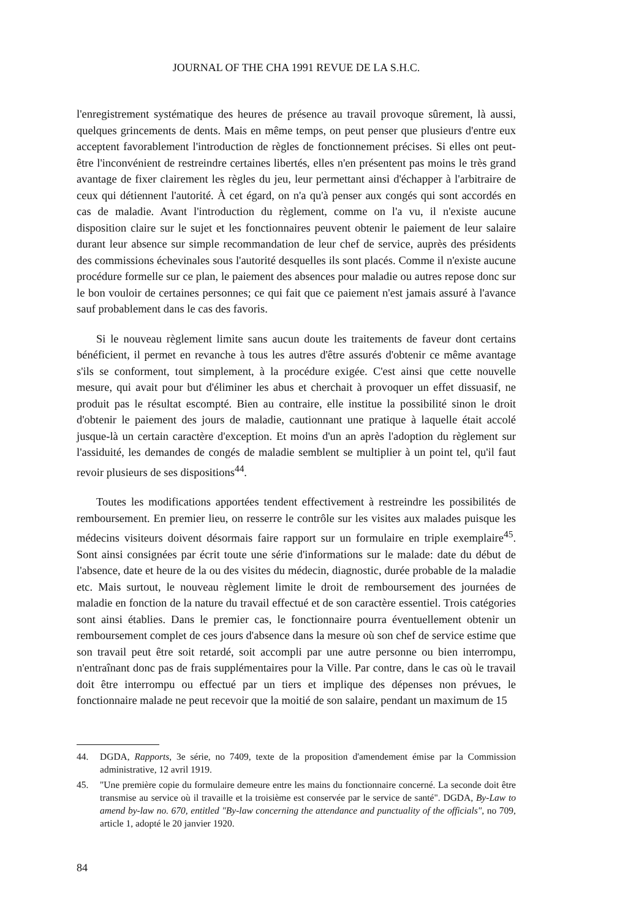JOURNAL OF THE CHA 1991 REVUE DE LA S.H.C.
l'enregistrement systématique des heures de présence au travail provoque sûrement, là aussi, quelques grincements de dents. Mais en même temps, on peut penser que plusieurs d'entre eux acceptent favorablement l'introduction de règles de fonctionnement précises. Si elles ont peut-être l'inconvénient de restreindre certaines libertés, elles n'en présentent pas moins le très grand avantage de fixer clairement les règles du jeu, leur permettant ainsi d'échapper à l'arbitraire de ceux qui détiennent l'autorité. À cet égard, on n'a qu'à penser aux congés qui sont accordés en cas de maladie. Avant l'introduction du règlement, comme on l'a vu, il n'existe aucune disposition claire sur le sujet et les fonctionnaires peuvent obtenir le paiement de leur salaire durant leur absence sur simple recommandation de leur chef de service, auprès des présidents des commissions échevinales sous l'autorité desquelles ils sont placés. Comme il n'existe aucune procédure formelle sur ce plan, le paiement des absences pour maladie ou autres repose donc sur le bon vouloir de certaines personnes; ce qui fait que ce paiement n'est jamais assuré à l'avance sauf probablement dans le cas des favoris.
Si le nouveau règlement limite sans aucun doute les traitements de faveur dont certains bénéficient, il permet en revanche à tous les autres d'être assurés d'obtenir ce même avantage s'ils se conforment, tout simplement, à la procédure exigée. C'est ainsi que cette nouvelle mesure, qui avait pour but d'éliminer les abus et cherchait à provoquer un effet dissuasif, ne produit pas le résultat escompté. Bien au contraire, elle institue la possibilité sinon le droit d'obtenir le paiement des jours de maladie, cautionnant une pratique à laquelle était accolé jusque-là un certain caractère d'exception. Et moins d'un an après l'adoption du règlement sur l'assiduité, les demandes de congés de maladie semblent se multiplier à un point tel, qu'il faut revoir plusieurs de ses dispositions<sup>44</sup>.
Toutes les modifications apportées tendent effectivement à restreindre les possibilités de remboursement. En premier lieu, on resserre le contrôle sur les visites aux malades puisque les médecins visiteurs doivent désormais faire rapport sur un formulaire en triple exemplaire<sup>45</sup>. Sont ainsi consignées par écrit toute une série d'informations sur le malade: date du début de l'absence, date et heure de la ou des visites du médecin, diagnostic, durée probable de la maladie etc. Mais surtout, le nouveau règlement limite le droit de remboursement des journées de maladie en fonction de la nature du travail effectué et de son caractère essentiel. Trois catégories sont ainsi établies. Dans le premier cas, le fonctionnaire pourra éventuellement obtenir un remboursement complet de ces jours d'absence dans la mesure où son chef de service estime que son travail peut être soit retardé, soit accompli par une autre personne ou bien interrompu, n'entraînant donc pas de frais supplémentaires pour la Ville. Par contre, dans le cas où le travail doit être interrompu ou effectué par un tiers et implique des dépenses non prévues, le fonctionnaire malade ne peut recevoir que la moitié de son salaire, pendant un maximum de 15
44. DGDA, Rapports, 3e série, no 7409, texte de la proposition d'amendement émise par la Commission administrative, 12 avril 1919.
45. "Une première copie du formulaire demeure entre les mains du fonctionnaire concerné. La seconde doit être transmise au service où il travaille et la troisième est conservée par le service de santé". DGDA, By-Law to amend by-law no. 670, entitled "By-law concerning the attendance and punctuality of the officials", no 709, article 1, adopté le 20 janvier 1920.
84